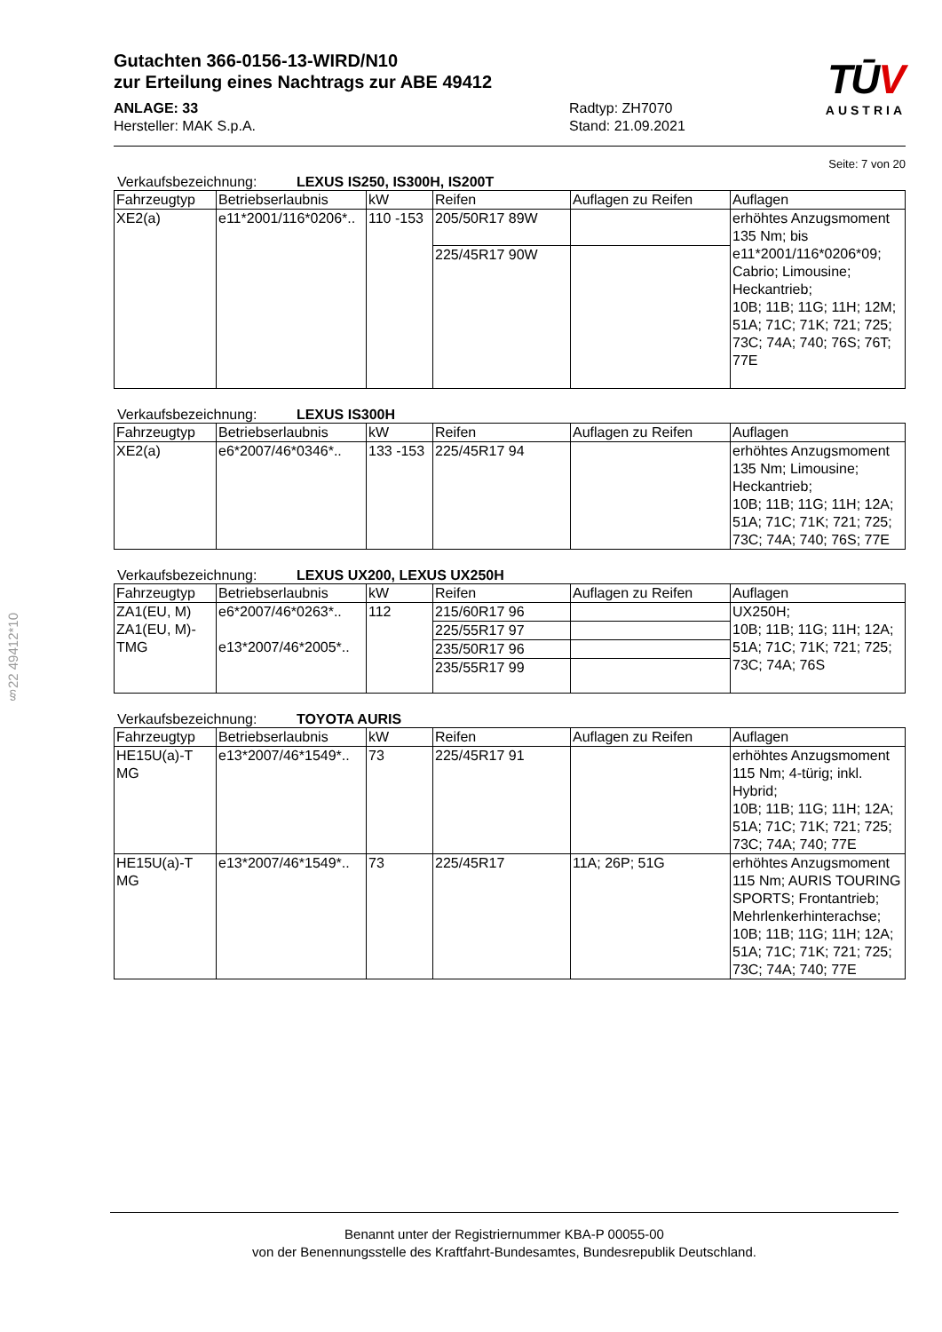§22 49412*10
TŪV
AUSTRIA
Gutachten 366-0156-13-WIRD/N10
zur Erteilung eines Nachtrags zur ABE 49412
ANLAGE: 33
Hersteller: MAK S.p.A.
Radtyp: ZH7070
Stand: 21.09.2021
Seite: 7 von 20
Verkaufsbezeichnung: LEXUS IS250, IS300H, IS200T
| Fahrzeugtyp | Betriebserlaubnis | kW | Reifen | Auflagen zu Reifen | Auflagen |
| --- | --- | --- | --- | --- | --- |
| XE2(a) | e11*2001/116*0206*.. | 110 -153 | 205/50R17 89W | | erhöhtes Anzugsmoment 135 Nm; bis e11*2001/116*0206*09; Cabrio; Limousine; Heckantrieb; 10B; 11B; 11G; 11H; 12M; 51A; 71C; 71K; 721; 725; 73C; 74A; 740; 76S; 76T; 77E |
| | | | 225/45R17 90W | | |
Verkaufsbezeichnung: LEXUS IS300H
| Fahrzeugtyp | Betriebserlaubnis | kW | Reifen | Auflagen zu Reifen | Auflagen |
| --- | --- | --- | --- | --- | --- |
| XE2(a) | e6*2007/46*0346*.. | 133 -153 | 225/45R17 94 | | erhöhtes Anzugsmoment 135 Nm; Limousine; Heckantrieb; 10B; 11B; 11G; 11H; 12A; 51A; 71C; 71K; 721; 725; 73C; 74A; 740; 76S; 77E |
Verkaufsbezeichnung: LEXUS UX200, LEXUS UX250H
| Fahrzeugtyp | Betriebserlaubnis | kW | Reifen | Auflagen zu Reifen | Auflagen |
| --- | --- | --- | --- | --- | --- |
| ZA1(EU, M) ZA1(EU, M)-TMG | e6*2007/46*0263*.. e13*2007/46*2005*.. | 112 | 215/60R17 96 | | UX250H; 10B; 11B; 11G; 11H; 12A; 51A; 71C; 71K; 721; 725; 73C; 74A; 76S |
| | | | 225/55R17 97 | | |
| | | | 235/50R17 96 | | |
| | | | 235/55R17 99 | | |
Verkaufsbezeichnung: TOYOTA AURIS
| Fahrzeugtyp | Betriebserlaubnis | kW | Reifen | Auflagen zu Reifen | Auflagen |
| --- | --- | --- | --- | --- | --- |
| HE15U(a)-T MG | e13*2007/46*1549*.. | 73 | 225/45R17 91 | | erhöhtes Anzugsmoment 115 Nm; 4-türig; inkl. Hybrid; 10B; 11B; 11G; 11H; 12A; 51A; 71C; 71K; 721; 725; 73C; 74A; 740; 77E |
| HE15U(a)-T MG | e13*2007/46*1549*.. | 73 | 225/45R17 | 11A; 26P; 51G | erhöhtes Anzugsmoment 115 Nm; AURIS TOURING SPORTS; Frontantrieb; Mehrlenkerhinterachse; 10B; 11B; 11G; 11H; 12A; 51A; 71C; 71K; 721; 725; 73C; 74A; 740; 77E |
Benannt unter der Registriernummer KBA-P 00055-00
von der Benennungsstelle des Kraftfahrt-Bundesamtes, Bundesrepublik Deutschland.